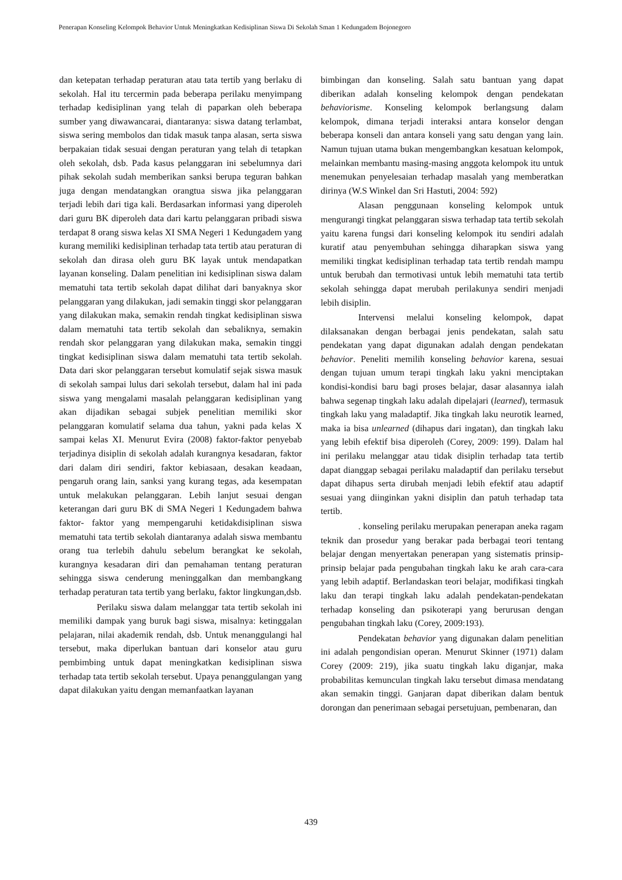Penerapan Konseling Kelompok Behavior Untuk Meningkatkan Kedisiplinan Siswa Di Sekolah Sman 1 Kedungadem Bojonegoro
dan ketepatan terhadap peraturan atau tata tertib yang berlaku di sekolah. Hal itu tercermin pada beberapa perilaku menyimpang terhadap kedisiplinan yang telah di paparkan oleh beberapa sumber yang diwawancarai, diantaranya: siswa datang terlambat, siswa sering membolos dan tidak masuk tanpa alasan, serta siswa berpakaian tidak sesuai dengan peraturan yang telah di tetapkan oleh sekolah, dsb. Pada kasus pelanggaran ini sebelumnya dari pihak sekolah sudah memberikan sanksi berupa teguran bahkan juga dengan mendatangkan orangtua siswa jika pelanggaran terjadi lebih dari tiga kali. Berdasarkan informasi yang diperoleh dari guru BK diperoleh data dari kartu pelanggaran pribadi siswa terdapat 8 orang siswa kelas XI SMA Negeri 1 Kedungadem yang kurang memiliki kedisiplinan terhadap tata tertib atau peraturan di sekolah dan dirasa oleh guru BK layak untuk mendapatkan layanan konseling. Dalam penelitian ini kedisiplinan siswa dalam mematuhi tata tertib sekolah dapat dilihat dari banyaknya skor pelanggaran yang dilakukan, jadi semakin tinggi skor pelanggaran yang dilakukan maka, semakin rendah tingkat kedisiplinan siswa dalam mematuhi tata tertib sekolah dan sebaliknya, semakin rendah skor pelanggaran yang dilakukan maka, semakin tinggi tingkat kedisiplinan siswa dalam mematuhi tata tertib sekolah. Data dari skor pelanggaran tersebut komulatif sejak siswa masuk di sekolah sampai lulus dari sekolah tersebut, dalam hal ini pada siswa yang mengalami masalah pelanggaran kedisiplinan yang akan dijadikan sebagai subjek penelitian memiliki skor pelanggaran komulatif selama dua tahun, yakni pada kelas X sampai kelas XI. Menurut Evira (2008) faktor-faktor penyebab terjadinya disiplin di sekolah adalah kurangnya kesadaran, faktor dari dalam diri sendiri, faktor kebiasaan, desakan keadaan, pengaruh orang lain, sanksi yang kurang tegas, ada kesempatan untuk melakukan pelanggaran. Lebih lanjut sesuai dengan keterangan dari guru BK di SMA Negeri 1 Kedungadem bahwa faktor- faktor yang mempengaruhi ketidakdisiplinan siswa mematuhi tata tertib sekolah diantaranya adalah siswa membantu orang tua terlebih dahulu sebelum berangkat ke sekolah, kurangnya kesadaran diri dan pemahaman tentang peraturan sehingga siswa cenderung meninggalkan dan membangkang terhadap peraturan tata tertib yang berlaku, faktor lingkungan,dsb.
Perilaku siswa dalam melanggar tata tertib sekolah ini memiliki dampak yang buruk bagi siswa, misalnya: ketinggalan pelajaran, nilai akademik rendah, dsb. Untuk menanggulangi hal tersebut, maka diperlukan bantuan dari konselor atau guru pembimbing untuk dapat meningkatkan kedisiplinan siswa terhadap tata tertib sekolah tersebut. Upaya penanggulangan yang dapat dilakukan yaitu dengan memanfaatkan layanan
bimbingan dan konseling. Salah satu bantuan yang dapat diberikan adalah konseling kelompok dengan pendekatan behaviorisme. Konseling kelompok berlangsung dalam kelompok, dimana terjadi interaksi antara konselor dengan beberapa konseli dan antara konseli yang satu dengan yang lain. Namun tujuan utama bukan mengembangkan kesatuan kelompok, melainkan membantu masing-masing anggota kelompok itu untuk menemukan penyelesaian terhadap masalah yang memberatkan dirinya (W.S Winkel dan Sri Hastuti, 2004: 592)
Alasan penggunaan konseling kelompok untuk mengurangi tingkat pelanggaran siswa terhadap tata tertib sekolah yaitu karena fungsi dari konseling kelompok itu sendiri adalah kuratif atau penyembuhan sehingga diharapkan siswa yang memiliki tingkat kedisiplinan terhadap tata tertib rendah mampu untuk berubah dan termotivasi untuk lebih mematuhi tata tertib sekolah sehingga dapat merubah perilakunya sendiri menjadi lebih disiplin.
Intervensi melalui konseling kelompok, dapat dilaksanakan dengan berbagai jenis pendekatan, salah satu pendekatan yang dapat digunakan adalah dengan pendekatan behavior. Peneliti memilih konseling behavior karena, sesuai dengan tujuan umum terapi tingkah laku yakni menciptakan kondisi-kondisi baru bagi proses belajar, dasar alasannya ialah bahwa segenap tingkah laku adalah dipelajari (learned), termasuk tingkah laku yang maladaptif. Jika tingkah laku neurotik learned, maka ia bisa unlearned (dihapus dari ingatan), dan tingkah laku yang lebih efektif bisa diperoleh (Corey, 2009: 199). Dalam hal ini perilaku melanggar atau tidak disiplin terhadap tata tertib dapat dianggap sebagai perilaku maladaptif dan perilaku tersebut dapat dihapus serta dirubah menjadi lebih efektif atau adaptif sesuai yang diinginkan yakni disiplin dan patuh terhadap tata tertib.
. konseling perilaku merupakan penerapan aneka ragam teknik dan prosedur yang berakar pada berbagai teori tentang belajar dengan menyertakan penerapan yang sistematis prinsip-prinsip belajar pada pengubahan tingkah laku ke arah cara-cara yang lebih adaptif. Berlandaskan teori belajar, modifikasi tingkah laku dan terapi tingkah laku adalah pendekatan-pendekatan terhadap konseling dan psikoterapi yang berurusan dengan pengubahan tingkah laku (Corey, 2009:193).
Pendekatan behavior yang digunakan dalam penelitian ini adalah pengondisian operan. Menurut Skinner (1971) dalam Corey (2009: 219), jika suatu tingkah laku diganjar, maka probabilitas kemunculan tingkah laku tersebut dimasa mendatang akan semakin tinggi. Ganjaran dapat diberikan dalam bentuk dorongan dan penerimaan sebagai persetujuan, pembenaran, dan
439